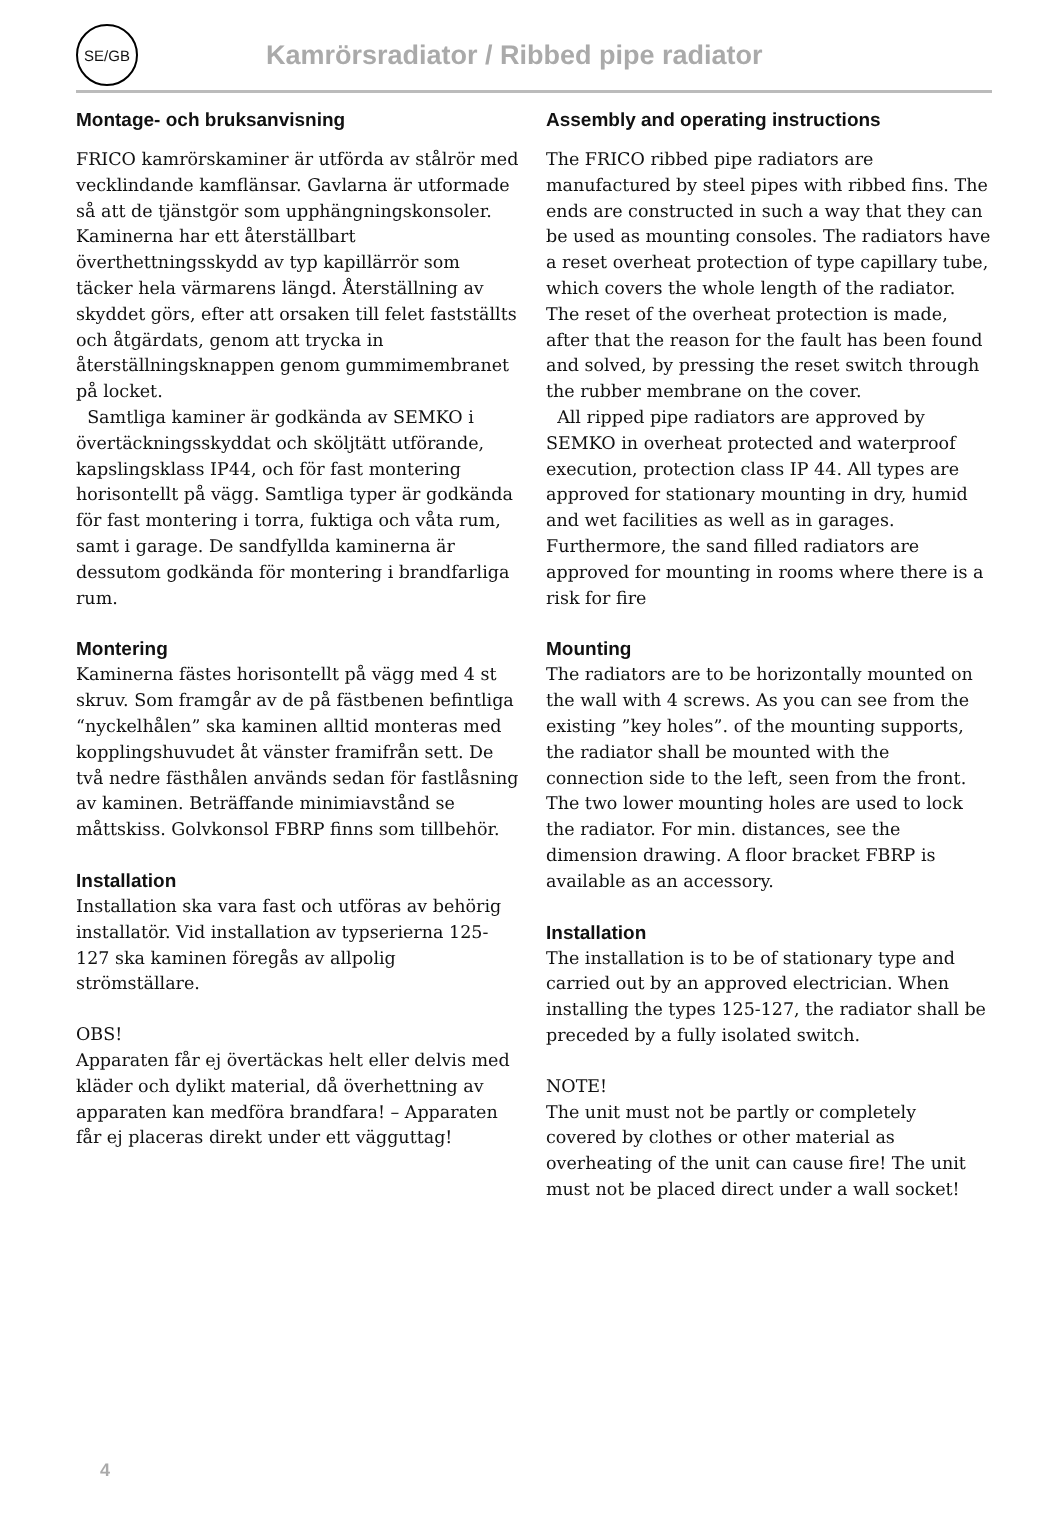SE/GB
Kamrörsradiator / Ribbed pipe radiator
Montage- och bruksanvisning
FRICO kamrörskaminer är utförda av stålrör med vecklindande kamflänsar. Gavlarna är utformade så att de tjänstgör som upphängningskonsoler. Kaminerna har ett återställbart överthettningsskydd av typ kapillärrör som täcker hela värmarens längd. Återställning av skyddet görs, efter att orsaken till felet fastställts och åtgärdats, genom att trycka in återställningsknappen genom gummimembranet på locket.
Samtliga kaminer är godkända av SEMKO i övertäckningsskyddat och sköljtätt utförande, kapslingsklass IP44, och för fast montering horisontellt på vägg. Samtliga typer är godkända för fast montering i torra, fuktiga och våta rum, samt i garage. De sandfyllda kaminerna är dessutom godkända för montering i brandfarliga rum.
Montering
Kaminerna fästes horisontellt på vägg med 4 st skruv. Som framgår av de på fästbenen befintliga “nyckelhålen” ska kaminen alltid monteras med kopplingshuvudet åt vänster framifrån sett. De två nedre fästhålen används sedan för fastlåsning av kaminen. Beträffande minimiavstånd se måttskiss. Golvkonsol FBRP finns som tillbehör.
Installation
Installation ska vara fast och utföras av behörig installatör. Vid installation av typserierna 125-127 ska kaminen föregås av allpolig strömställare.
OBS!
Apparaten får ej övertäckas helt eller delvis med kläder och dylikt material, då överhettning av apparaten kan medföra brandfara! – Apparaten får ej placeras direkt under ett vägguttag!
Assembly and operating instructions
The FRICO ribbed pipe radiators are manufactured by steel pipes with ribbed fins. The ends are constructed in such a way that they can be used as mounting consoles. The radiators have a reset overheat protection of type capillary tube, which covers the whole length of the radiator. The reset of the overheat protection is made, after that the reason for the fault has been found and solved, by pressing the reset switch through the rubber membrane on the cover.
All ripped pipe radiators are approved by SEMKO in overheat protected and waterproof execution, protection class IP 44. All types are approved for stationary mounting in dry, humid and wet facilities as well as in garages. Furthermore, the sand filled radiators are approved for mounting in rooms where there is a risk for fire
Mounting
The radiators are to be horizontally mounted on the wall with 4 screws. As you can see from the existing ”key holes”. of the mounting supports, the radiator shall be mounted with the connection side to the left, seen from the front. The two lower mounting holes are used to lock the radiator. For min. distances, see the dimension drawing. A floor bracket FBRP is available as an accessory.
Installation
The installation is to be of stationary type and carried out by an approved electrician. When installing the types 125-127, the radiator shall be preceded by a fully isolated switch.
NOTE!
The unit must not be partly or completely covered by clothes or other material as overheating of the unit can cause fire! The unit must not be placed direct under a wall socket!
4